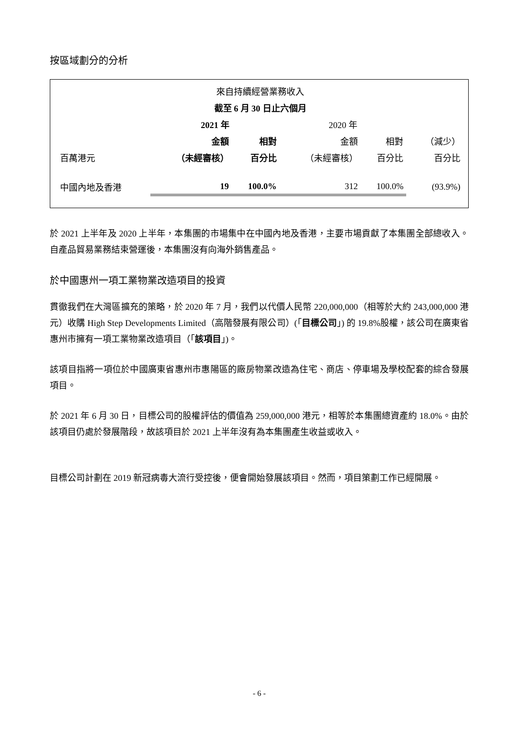按區域劃分的分析
| 來自持續經營業務收入 | | | | | |
| 截至 6 月 30 日止六個月 | | | | | |
| | 2021 年 | | 2020 年 | | |
| | 金額 | 相對 | 金額 | 相對 | （減少） |
| 百萬港元 | （未經審核） | 百分比 | （未經審核） | 百分比 | 百分比 |
| 中國內地及香港 | 19 | 100.0% | 312 | 100.0% | (93.9%) |
於 2021 上半年及 2020 上半年，本集團的市場集中在中國內地及香港，主要市場貢獻了本集團全部總收入。自產品貿易業務結束營運後，本集團沒有向海外銷售產品。
於中國惠州一項工業物業改造項目的投資
貫徹我們在大灣區擴充的策略，於 2020 年 7 月，我們以代價人民幣 220,000,000（相等於大約 243,000,000 港元）收購 High Step Developments Limited（高階發展有限公司）(「目標公司」) 的 19.8%股權，該公司在廣東省惠州市擁有一項工業物業改造項目（「該項目」)。
該項目指將一項位於中國廣東省惠州市惠陽區的廠房物業改造為住宅、商店、停車場及學校配套的綜合發展項目。
於 2021 年 6 月 30 日，目標公司的股權評估的價值為 259,000,000 港元，相等於本集團總資產約 18.0%。由於該項目仍處於發展階段，故該項目於 2021 上半年沒有為本集團產生收益或收入。
目標公司計劃在 2019 新冠病毒大流行受控後，便會開始發展該項目。然而，項目策劃工作已經開展。
- 6 -